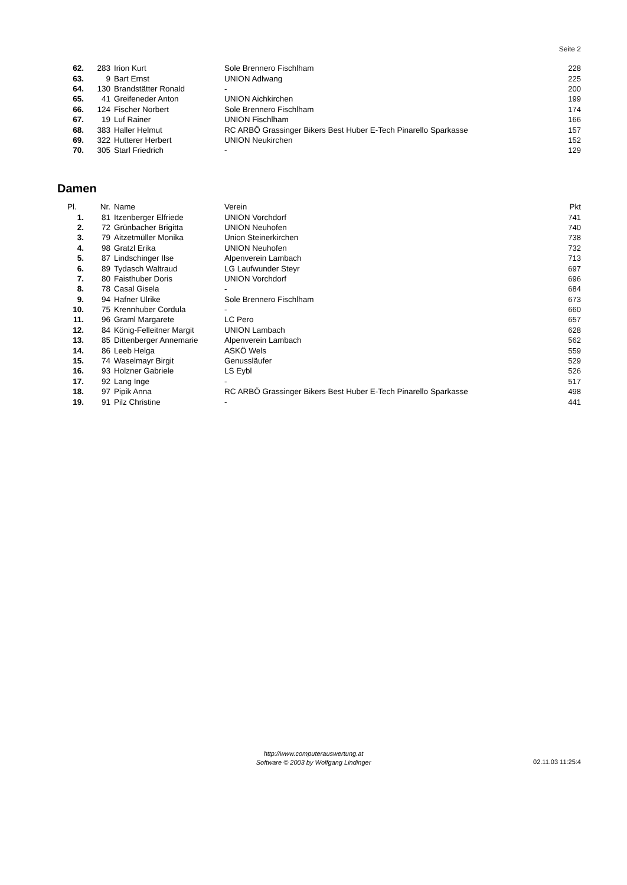Seite 2
| 62. | 283 | Irion Kurt | Sole Brennero Fischlham | 228 |
| 63. | 9 | Bart Ernst | UNION Adlwang | 225 |
| 64. | 130 | Brandstätter Ronald | - | 200 |
| 65. | 41 | Greifeneder Anton | UNION Aichkirchen | 199 |
| 66. | 124 | Fischer Norbert | Sole Brennero Fischlham | 174 |
| 67. | 19 | Luf Rainer | UNION Fischlham | 166 |
| 68. | 383 | Haller Helmut | RC ARBÖ Grassinger Bikers Best Huber E-Tech Pinarello Sparkasse | 157 |
| 69. | 322 | Hutterer Herbert | UNION Neukirchen | 152 |
| 70. | 305 | Starl Friedrich | - | 129 |
Damen
| Pl. | Nr. | Name | Verein | Pkt |
| --- | --- | --- | --- | --- |
| 1. | 81 | Itzenberger Elfriede | UNION Vorchdorf | 741 |
| 2. | 72 | Grünbacher Brigitta | UNION Neuhofen | 740 |
| 3. | 79 | Aitzetmüller Monika | Union Steinerkirchen | 738 |
| 4. | 98 | Gratzl Erika | UNION Neuhofen | 732 |
| 5. | 87 | Lindschinger Ilse | Alpenverein Lambach | 713 |
| 6. | 89 | Tydasch Waltraud | LG Laufwunder Steyr | 697 |
| 7. | 80 | Faisthuber Doris | UNION Vorchdorf | 696 |
| 8. | 78 | Casal Gisela | - | 684 |
| 9. | 94 | Hafner Ulrike | Sole Brennero Fischlham | 673 |
| 10. | 75 | Krennhuber Cordula | - | 660 |
| 11. | 96 | Graml Margarete | LC Pero | 657 |
| 12. | 84 | König-Felleitner Margit | UNION Lambach | 628 |
| 13. | 85 | Dittenberger Annemarie | Alpenverein Lambach | 562 |
| 14. | 86 | Leeb Helga | ASKÖ Wels | 559 |
| 15. | 74 | Waselmayr Birgit | Genussläufer | 529 |
| 16. | 93 | Holzner Gabriele | LS Eybl | 526 |
| 17. | 92 | Lang Inge | - | 517 |
| 18. | 97 | Pipik Anna | RC ARBÖ Grassinger Bikers Best Huber E-Tech Pinarello Sparkasse | 498 |
| 19. | 91 | Pilz Christine | - | 441 |
http://www.computerauswertung.at
Software © 2003 by Wolfgang Lindinger
02.11.03 11:25:4